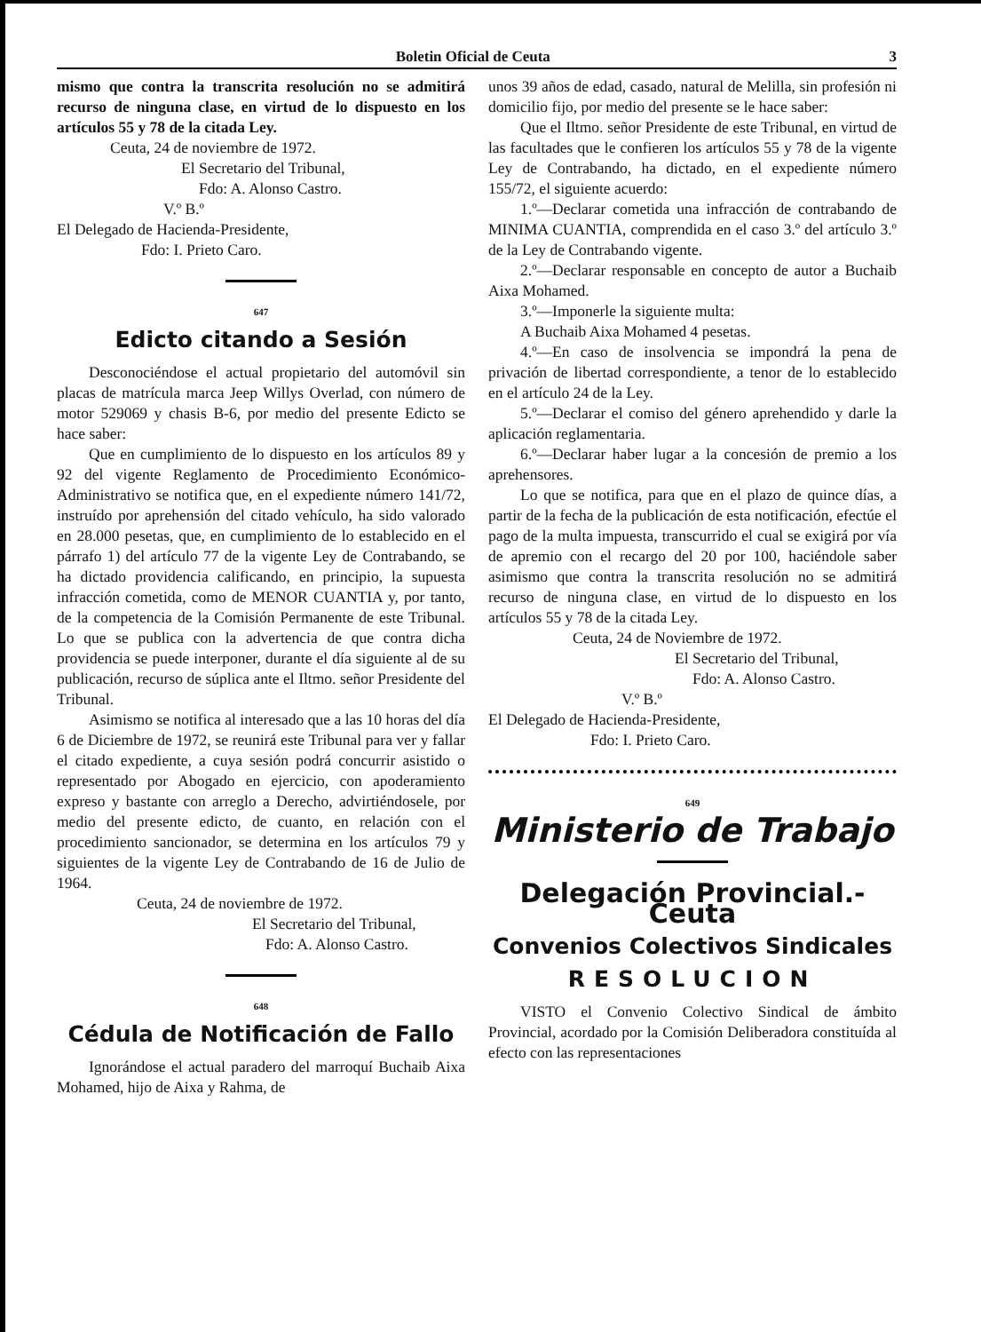Boletin Oficial de Ceuta 3
mismo que contra la transcrita resolución no se admitirá recurso de ninguna clase, en virtud de lo dispuesto en los artículos 55 y 78 de la citada Ley.
Ceuta, 24 de noviembre de 1972.
El Secretario del Tribunal,
Fdo: A. Alonso Castro.
V.º B.º
El Delegado de Hacienda-Presidente,
Fdo: I. Prieto Caro.
647
Edicto citando a Sesión
Desconociéndose el actual propietario del automóvil sin placas de matrícula marca Jeep Willys Overlad, con número de motor 529069 y chasis B-6, por medio del presente Edicto se hace saber:
Que en cumplimiento de lo dispuesto en los artículos 89 y 92 del vigente Reglamento de Procedimiento Económico-Administrativo se notifica que, en el expediente número 141/72, instruído por aprehensión del citado vehículo, ha sido valorado en 28.000 pesetas, que, en cumplimiento de lo establecido en el párrafo 1) del artículo 77 de la vigente Ley de Contrabando, se ha dictado providencia calificando, en principio, la supuesta infracción cometida, como de MENOR CUANTIA y, por tanto, de la competencia de la Comisión Permanente de este Tribunal. Lo que se publica con la advertencia de que contra dicha providencia se puede interponer, durante el día siguiente al de su publicación, recurso de súplica ante el Iltmo. señor Presidente del Tribunal.
Asimismo se notifica al interesado que a las 10 horas del día 6 de Diciembre de 1972, se reunirá este Tribunal para ver y fallar el citado expediente, a cuya sesión podrá concurrir asistido o representado por Abogado en ejercicio, con apoderamiento expreso y bastante con arreglo a Derecho, advirtiéndosele, por medio del presente edicto, de cuanto, en relación con el procedimiento sancionador, se determina en los artículos 79 y siguientes de la vigente Ley de Contrabando de 16 de Julio de 1964.
Ceuta, 24 de noviembre de 1972.
El Secretario del Tribunal,
Fdo: A. Alonso Castro.
648
Cédula de Notificación de Fallo
Ignorándose el actual paradero del marroquí Buchaib Aixa Mohamed, hijo de Aixa y Rahma, de
unos 39 años de edad, casado, natural de Melilla, sin profesión ni domicilio fijo, por medio del presente se le hace saber:
Que el Iltmo. señor Presidente de este Tribunal, en virtud de las facultades que le confieren los artículos 55 y 78 de la vigente Ley de Contrabando, ha dictado, en el expediente número 155/72, el siguiente acuerdo:
1.º—Declarar cometida una infracción de contrabando de MINIMA CUANTIA, comprendida en el caso 3.º del artículo 3.º de la Ley de Contrabando vigente.
2.º—Declarar responsable en concepto de autor a Buchaib Aixa Mohamed.
3.º—Imponerle la siguiente multa:
A Buchaib Aixa Mohamed 4 pesetas.
4.º—En caso de insolvencia se impondrá la pena de privación de libertad correspondiente, a tenor de lo establecido en el artículo 24 de la Ley.
5.º—Declarar el comiso del género aprehendido y darle la aplicación reglamentaria.
6.º—Declarar haber lugar a la concesión de premio a los aprehensores.
Lo que se notifica, para que en el plazo de quince días, a partir de la fecha de la publicación de esta notificación, efectúe el pago de la multa impuesta, transcurrido el cual se exigirá por vía de apremio con el recargo del 20 por 100, haciéndole saber asimismo que contra la transcrita resolución no se admitirá recurso de ninguna clase, en virtud de lo dispuesto en los artículos 55 y 78 de la citada Ley.
Ceuta, 24 de Noviembre de 1972.
El Secretario del Tribunal,
Fdo: A. Alonso Castro.
V.º B.º
El Delegado de Hacienda-Presidente,
Fdo: I. Prieto Caro.
649
Ministerio de Trabajo
Delegación Provincial.-Ceuta
Convenios Colectivos Sindicales
RESOLUCION
VISTO el Convenio Colectivo Sindical de ámbito Provincial, acordado por la Comisión Deliberadora constituída al efecto con las representaciones